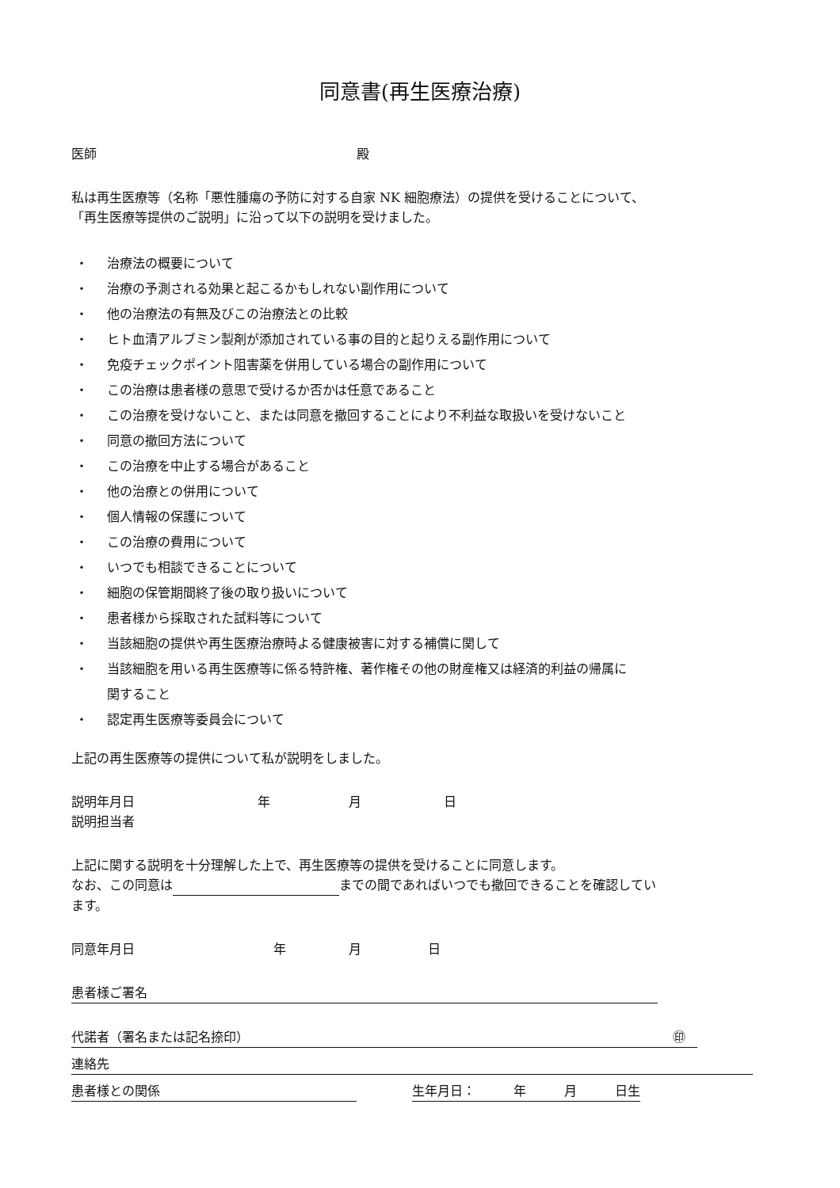同意書(再生医療治療)
医師 殿
私は再生医療等（名称「悪性腫瘍の予防に対する自家 NK 細胞療法）の提供を受けることについて、
「再生医療等提供のご説明」に沿って以下の説明を受けました。
・ 治療法の概要について
・ 治療の予測される効果と起こるかもしれない副作用について
・ 他の治療法の有無及びこの治療法との比較
・ ヒト血清アルブミン製剤が添加されている事の目的と起りえる副作用について
・ 免疫チェックポイント阻害薬を併用している場合の副作用について
・ この治療は患者様の意思で受けるか否かは任意であること
・ この治療を受けないこと、または同意を撤回することにより不利益な取扱いを受けないこと
・ 同意の撤回方法について
・ この治療を中止する場合があること
・ 他の治療との併用について
・ 個人情報の保護について
・ この治療の費用について
・ いつでも相談できることについて
・ 細胞の保管期間終了後の取り扱いについて
・ 患者様から採取された試料等について
・ 当該細胞の提供や再生医療治療時よる健康被害に対する補償に関して
・ 当該細胞を用いる再生医療等に係る特許権、著作権その他の財産権又は経済的利益の帰属に
関すること
・ 認定再生医療等委員会について
上記の再生医療等の提供について私が説明をしました。
説明年月日 年 月 日
説明担当者
上記に関する説明を十分理解した上で、再生医療等の提供を受けることに同意します。
なお、この同意は までの間であればいつでも撤回できることを確認してい
ます。
同意年月日 年 月 日
患者様ご署名
代諾者（署名または記名捺印） ㊞
連絡先
患者様との関係 生年月日：　　　年　　　月　　　日生